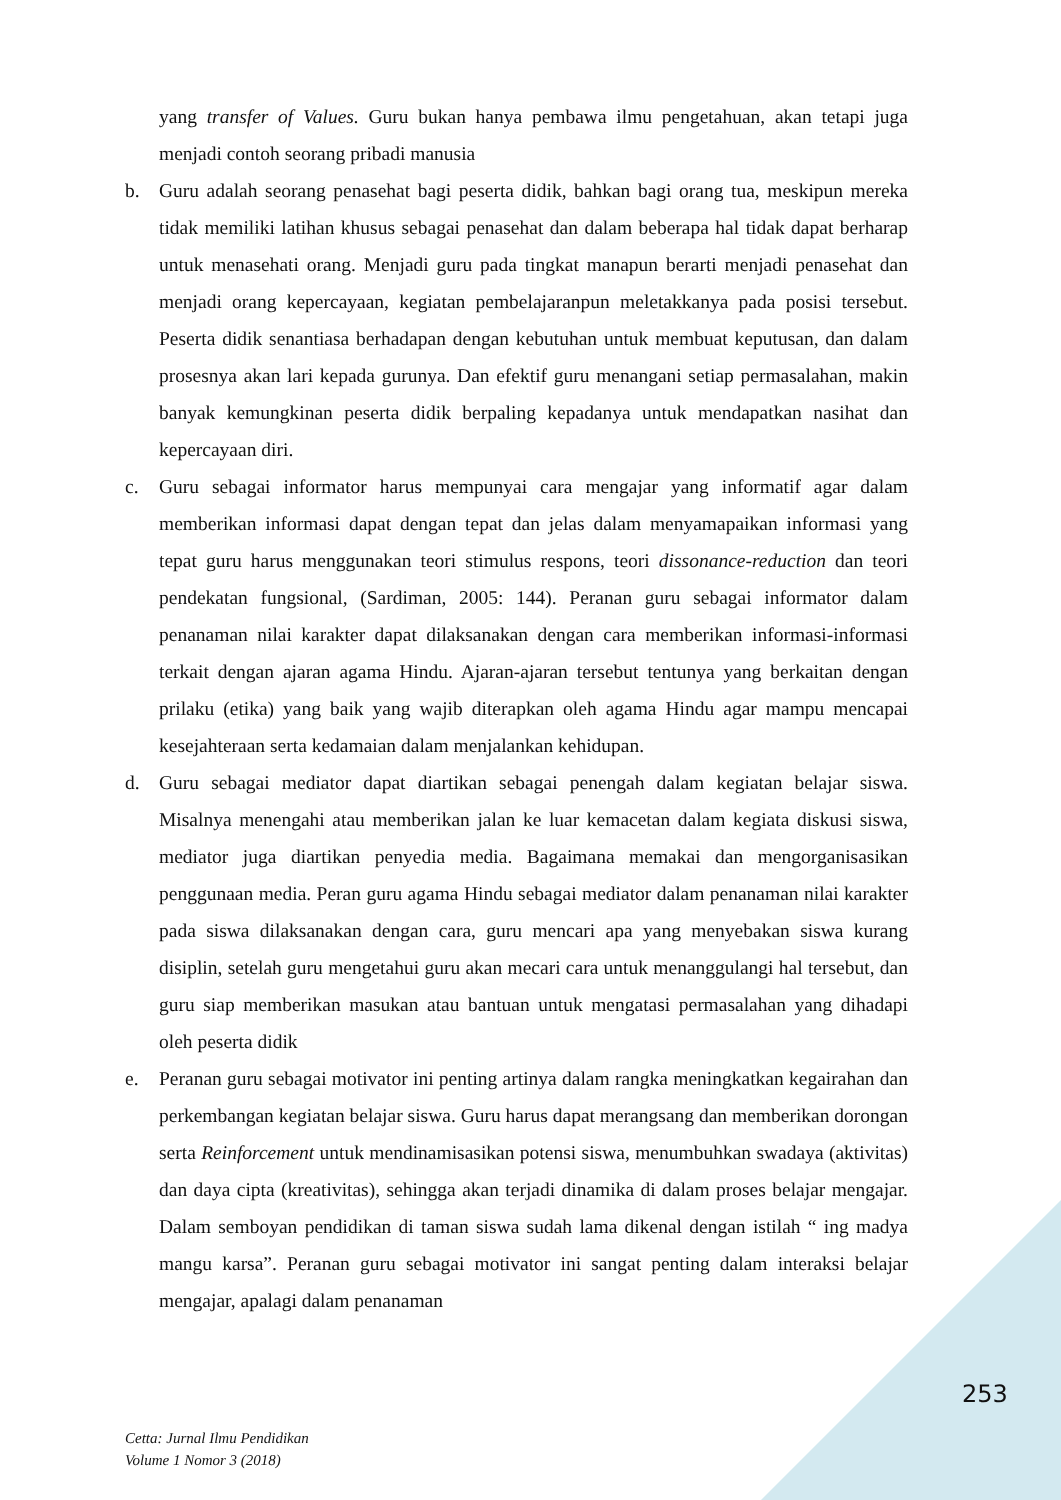yang transfer of Values. Guru bukan hanya pembawa ilmu pengetahuan, akan tetapi juga menjadi contoh seorang pribadi manusia
b. Guru adalah seorang penasehat bagi peserta didik, bahkan bagi orang tua, meskipun mereka tidak memiliki latihan khusus sebagai penasehat dan dalam beberapa hal tidak dapat berharap untuk menasehati orang. Menjadi guru pada tingkat manapun berarti menjadi penasehat dan menjadi orang kepercayaan, kegiatan pembelajaranpun meletakkanya pada posisi tersebut. Peserta didik senantiasa berhadapan dengan kebutuhan untuk membuat keputusan, dan dalam prosesnya akan lari kepada gurunya. Dan efektif guru menangani setiap permasalahan, makin banyak kemungkinan peserta didik berpaling kepadanya untuk mendapatkan nasihat dan kepercayaan diri.
c. Guru sebagai informator harus mempunyai cara mengajar yang informatif agar dalam memberikan informasi dapat dengan tepat dan jelas dalam menyamapaikan informasi yang tepat guru harus menggunakan teori stimulus respons, teori dissonance-reduction dan teori pendekatan fungsional, (Sardiman, 2005: 144). Peranan guru sebagai informator dalam penanaman nilai karakter dapat dilaksanakan dengan cara memberikan informasi-informasi terkait dengan ajaran agama Hindu. Ajaran-ajaran tersebut tentunya yang berkaitan dengan prilaku (etika) yang baik yang wajib diterapkan oleh agama Hindu agar mampu mencapai kesejahteraan serta kedamaian dalam menjalankan kehidupan.
d. Guru sebagai mediator dapat diartikan sebagai penengah dalam kegiatan belajar siswa. Misalnya menengahi atau memberikan jalan ke luar kemacetan dalam kegiata diskusi siswa, mediator juga diartikan penyedia media. Bagaimana memakai dan mengorganisasikan penggunaan media. Peran guru agama Hindu sebagai mediator dalam penanaman nilai karakter pada siswa dilaksanakan dengan cara, guru mencari apa yang menyebakan siswa kurang disiplin, setelah guru mengetahui guru akan mecari cara untuk menanggulangi hal tersebut, dan guru siap memberikan masukan atau bantuan untuk mengatasi permasalahan yang dihadapi oleh peserta didik
e. Peranan guru sebagai motivator ini penting artinya dalam rangka meningkatkan kegairahan dan perkembangan kegiatan belajar siswa. Guru harus dapat merangsang dan memberikan dorongan serta Reinforcement untuk mendinamisasikan potensi siswa, menumbuhkan swadaya (aktivitas) dan daya cipta (kreativitas), sehingga akan terjadi dinamika di dalam proses belajar mengajar. Dalam semboyan pendidikan di taman siswa sudah lama dikenal dengan istilah “ ing madya mangu karsa”. Peranan guru sebagai motivator ini sangat penting dalam interaksi belajar mengajar, apalagi dalam penanaman
253
Cetta: Jurnal Ilmu Pendidikan
Volume 1 Nomor 3 (2018)